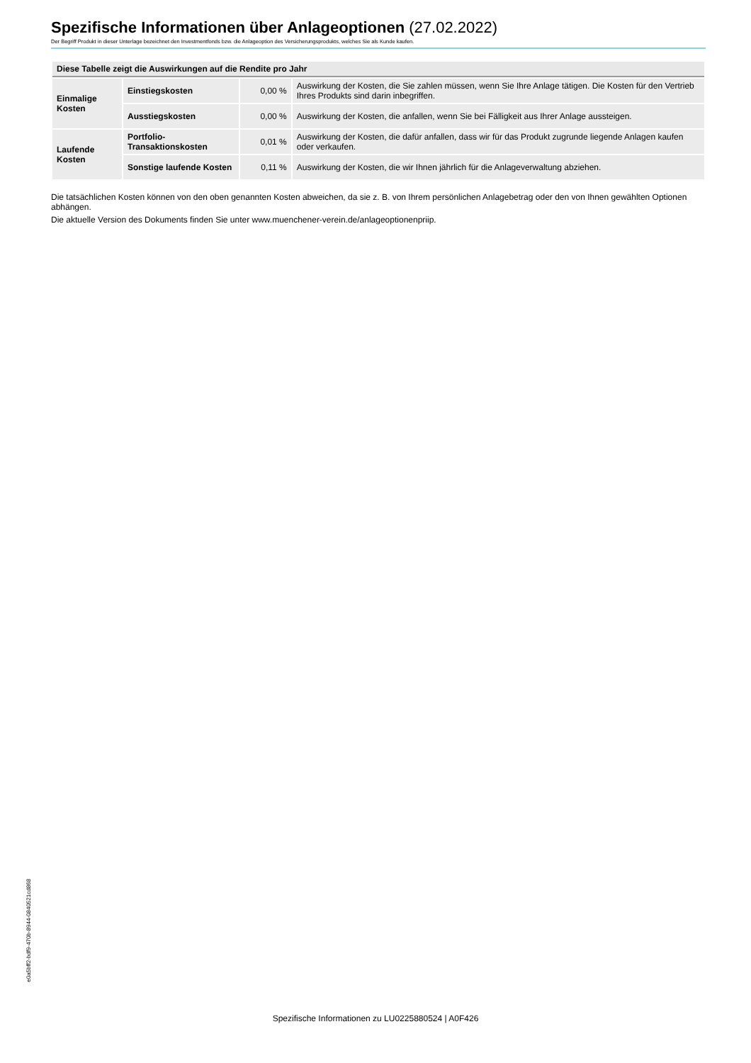Spezifische Informationen über Anlageoptionen (27.02.2022)
Der Begriff Produkt in dieser Unterlage bezeichnet den Investmentfonds bzw. die Anlageoption des Versicherungsprodukts, welches Sie als Kunde kaufen.
| Diese Tabelle zeigt die Auswirkungen auf die Rendite pro Jahr | | | |
| --- | --- | --- | --- |
| Einmalige Kosten | Einstiegskosten | 0,00 % | Auswirkung der Kosten, die Sie zahlen müssen, wenn Sie Ihre Anlage tätigen. Die Kosten für den Vertrieb Ihres Produkts sind darin inbegriffen. |
| | Ausstiegskosten | 0,00 % | Auswirkung der Kosten, die anfallen, wenn Sie bei Fälligkeit aus Ihrer Anlage aussteigen. |
| Laufende Kosten | Portfolio-Transaktionskosten | 0,01 % | Auswirkung der Kosten, die dafür anfallen, dass wir für das Produkt zugrunde liegende Anlagen kaufen oder verkaufen. |
| | Sonstige laufende Kosten | 0,11 % | Auswirkung der Kosten, die wir Ihnen jährlich für die Anlageverwaltung abziehen. |
Die tatsächlichen Kosten können von den oben genannten Kosten abweichen, da sie z. B. von Ihrem persönlichen Anlagebetrag oder den von Ihnen gewählten Optionen abhängen.
Die aktuelle Version des Dokuments finden Sie unter www.muenchener-verein.de/anlageoptionenpriip.
e0a5bff2-bdf9-470b-8944-0840521cd868
Spezifische Informationen zu LU0225880524 | A0F426